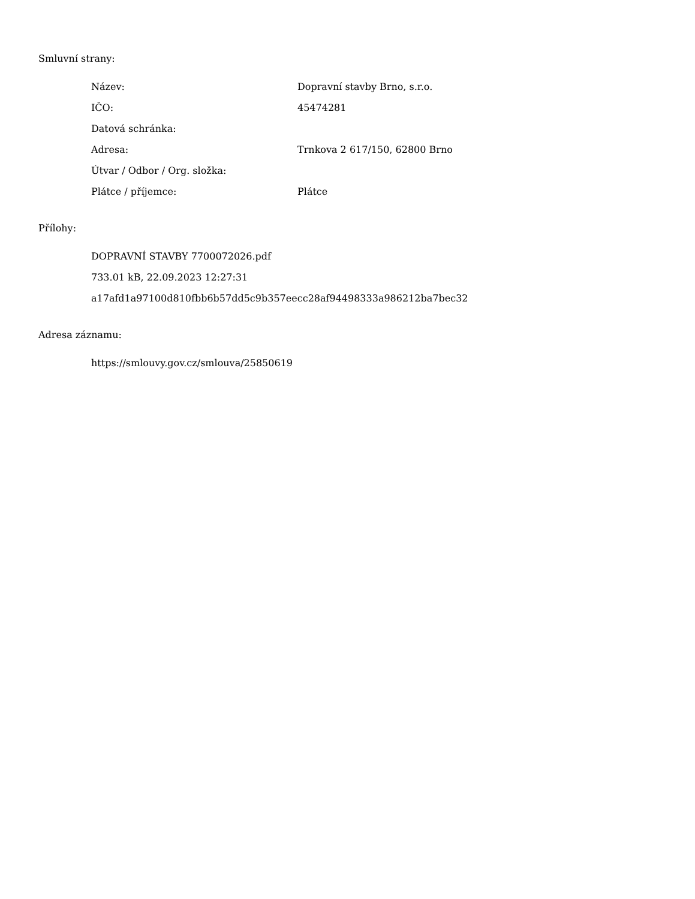Smluvní strany:
| Název: | Dopravní stavby Brno, s.r.o. |
| IČO: | 45474281 |
| Datová schránka: | |
| Adresa: | Trnkova 2 617/150, 62800 Brno |
| Útvar / Odbor / Org. složka: | |
| Plátce / příjemce: | Plátce |
Přílohy:
DOPRAVNÍ STAVBY 7700072026.pdf
733.01 kB, 22.09.2023 12:27:31
a17afd1a97100d810fbb6b57dd5c9b357eecc28af94498333a986212ba7bec32
Adresa záznamu:
https://smlouvy.gov.cz/smlouva/25850619